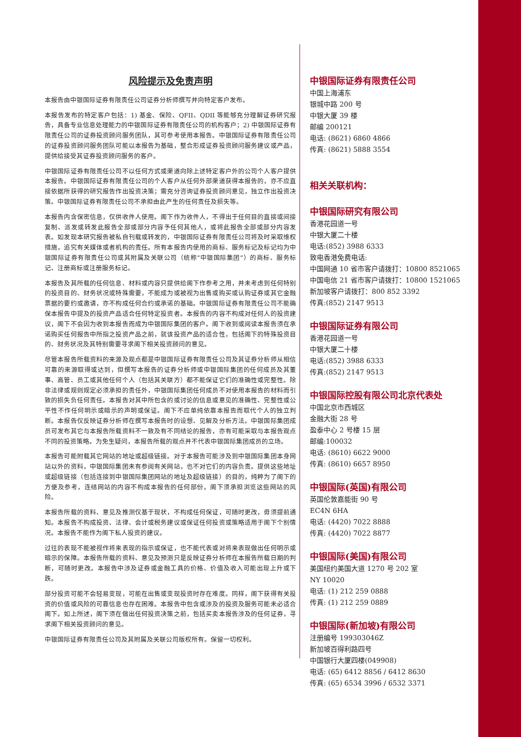风险提示及免责声明
本报告由中银国际证券有限责任公司证券分析师撰写并向特定客户发布。
本报告发布的特定客户包括：1) 基金、保险、QFII、QDII 等能够充分理解证券研究报告，具备专业信息处理能力的中银国际证券有限责任公司的机构客户；2) 中银国际证券有限责任公司的证券投资顾问服务团队，其可参考使用本报告。中银国际证券有限责任公司的证券投资顾问服务团队可能以本报告为基础，整合形成证券投资顾问服务建议或产品，提供给接受其证券投资顾问服务的客户。
中银国际证券有限责任公司不以任何方式或渠道向除上述特定客户外的公司个人客户提供本报告。中银国际证券有限责任公司的个人客户从任何外部渠道获得本报告的，亦不应直接依据所获得的研究报告作出投资决策；需充分咨询证券投资顾问意见，独立作出投资决策。中银国际证券有限责任公司不承担由此产生的任何责任及损失等。
本报告内含保密信息，仅供收件人使用。阁下作为收件人，不得出于任何目的直接或间接复制、派发或转发此报告全部或部分内容予任何其他人，或将此报告全部或部分内容发表。如发现本研究报告被私自刊载或转发的，中银国际证券有限责任公司将及时采取维权措施，追究有关媒体或者机构的责任。所有本报告内使用的商标、服务标记及标记均为中银国际证券有限责任公司或其附属及关联公司（统称“中银国际集团”）的商标、服务标记、注册商标或注册服务标记。
本报告及其所载的任何信息、材料或内容只提供给阁下作参考之用，并未考虑到任何特别的投资目的、财务状况或特殊需要，不能成为或被视为出售或购买或认购证券或其它金融票据的要约或邀请，亦不构成任何合约或承诺的基础。中银国际证券有限责任公司不能确保本报告中提及的投资产品适合任何特定投资者。本报告的内容不构成对任何人的投资建议，阁下不会因为收到本报告而成为中银国际集团的客户。阁下收到或阅读本报告须在承诺购买任何报告中所指之投资产品之前，就该投资产品的适合性，包括阁下的特殊投资目的、财务状况及其特别需要寻求阁下相关投资顾问的意见。
尽管本报告所载资料的来源及观点都是中银国际证券有限责任公司及其证券分析师从相信可靠的来源取得或达到，但撰写本报告的证券分析师或中银国际集团的任何成员及其董事、高管、员工或其他任何个人（包括其关联方）都不能保证它们的准确性或完整性。除非法律或规则规定必须承担的责任外，中银国际集团任何成员不对使用本报告的材料而引致的损失负任何责任。本报告对其中所包含的或讨论的信息或意见的准确性、完整性或公平性不作任何明示或暗示的声明或保证。阁下不应单纯依靠本报告而取代个人的独立判断。本报告仅反映证券分析师在撰写本报告时的设想、见解及分析方法。中银国际集团成员可发布其它与本报告所载资料不一致及有不同结论的报告，亦有可能采取与本报告观点不同的投资策略。为免生疑问，本报告所载的观点并不代表中银国际集团成员的立场。
本报告可能附载其它网站的地址或超级链接。对于本报告可能涉及到中银国际集团本身网站以外的资料，中银国际集团未有参阅有关网站，也不对它们的内容负责。提供这些地址或超级链接（包括连接到中银国际集团网站的地址及超级链接）的目的，纯粹为了阁下的方便及参考，连结网站的内容不构成本报告的任何部份。阁下须承担浏览这些网站的风险。
本报告所载的资料、意见及推测仅基于现状，不构成任何保证，可随时更改，毋须提前通知。本报告不构成投资、法律、会计或税务建议或保证任何投资或策略适用于阁下个别情况。本报告不能作为阁下私人投资的建议。
过往的表现不能被视作将来表现的指示或保证，也不能代表或对将来表现做出任何明示或暗示的保障。本报告所载的资料、意见及预测只是反映证券分析师在本报告所载日期的判断，可随时更改。本报告中涉及证券或金融工具的价格、价值及收入可能出现上升或下跌。
部分投资可能不会轻易变现，可能在出售或变现投资时存在难度。同样，阁下获得有关投资的价值或风险的可靠信息也存在困难。本报告中包含或涉及的投资及服务可能未必适合阁下。如上所述，阁下须在做出任何投资决策之前，包括买卖本报告涉及的任何证券，寻求阁下相关投资顾问的意见。
中银国际证券有限责任公司及其附属及关联公司版权所有。保留一切权利。
中银国际证券有限责任公司
中国上海浦东
银城中路 200 号
中银大厦 39 楼
邮编 200121
电话: (8621) 6860 4866
传真: (8621) 5888 3554
相关关联机构：
中银国际研究有限公司
香港花园道一号
中银大厦二十楼
电话:(852) 3988 6333
致电香港免费电话:
中国网通 10 省市客户请拨打：10800 8521065
中国电信 21 省市客户请拨打：10800 1521065
新加坡客户请拨打：800 852 3392
传真:(852) 2147 9513
中银国际证券有限公司
香港花园道一号
中银大厦二十楼
电话:(852) 3988 6333
传真:(852) 2147 9513
中银国际控股有限公司北京代表处
中国北京市西城区
金融大街 28 号
盈泰中心 2 号楼 15 层
邮编:100032
电话: (8610) 6622 9000
传真: (8610) 6657 8950
中银国际(英国)有限公司
英国伦敦嘉能街 90 号
EC4N 6HA
电话: (4420) 7022 8888
传真: (4420) 7022 8877
中银国际(美国)有限公司
美国纽约美国大道 1270 号 202 室
NY 10020
电话: (1) 212 259 0888
传真: (1) 212 259 0889
中银国际(新加坡)有限公司
注册编号 199303046Z
新加坡百得利路四号
中国银行大厦四楼(049908)
电话: (65) 6412 8856 / 6412 8630
传真: (65) 6534 3996 / 6532 3371